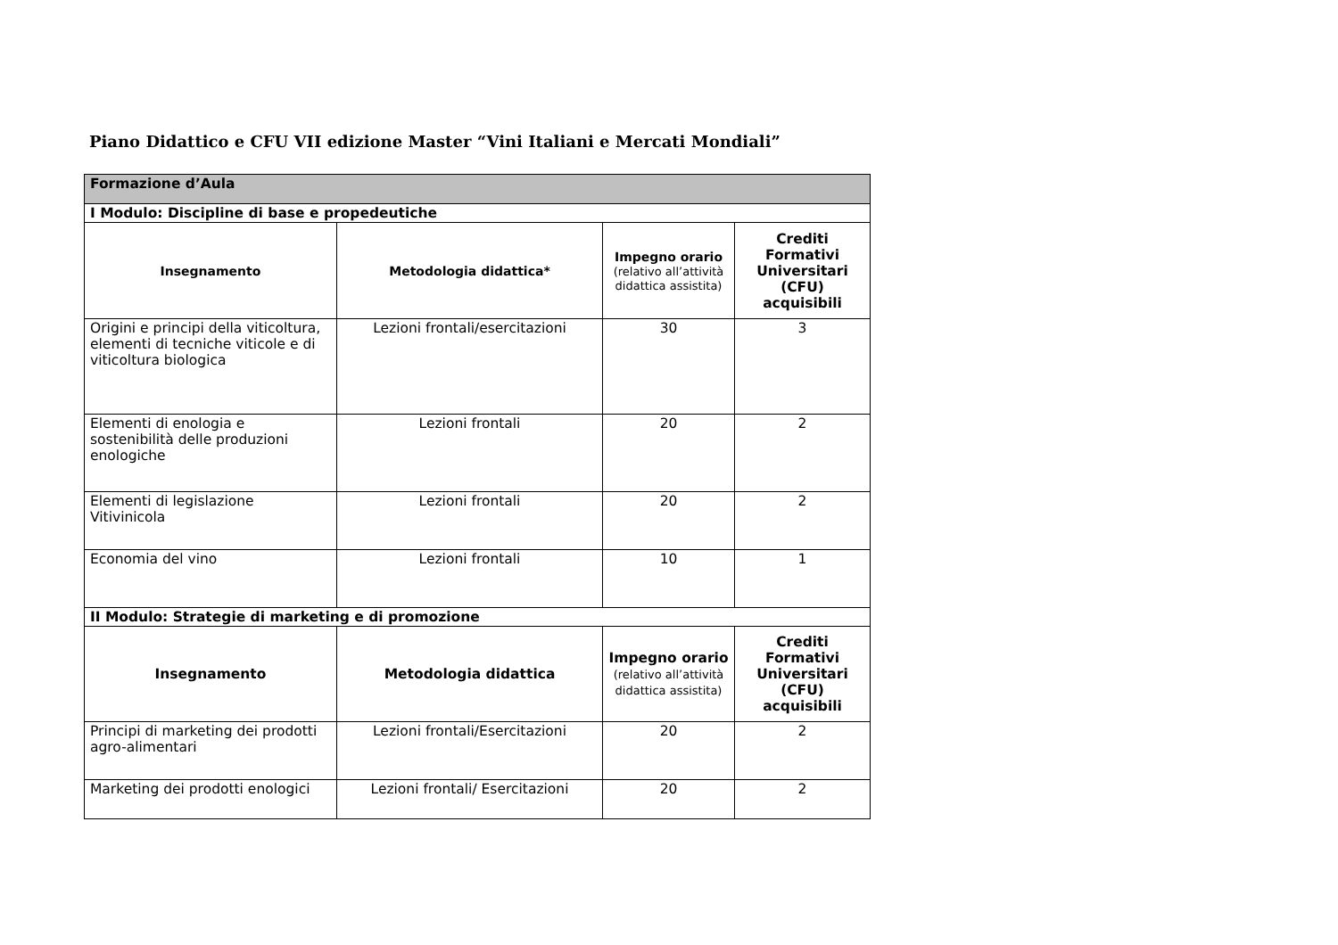Piano Didattico e CFU VII edizione Master “Vini Italiani e Mercati Mondiali”
| Formazione d’Aula | | | |
| --- | --- | --- | --- |
| I Modulo: Discipline di base e propedeutiche | | | |
| Insegnamento | Metodologia didattica* | Impegno orario (relativo all’attività didattica assistita) | Crediti Formativi Universitari (CFU) acquisibili |
| Origini e principi della viticoltura, elementi di tecniche viticole e di viticoltura biologica | Lezioni frontali/esercitazioni | 30 | 3 |
| Elementi di enologia e sostenibilità delle produzioni enologiche | Lezioni frontali | 20 | 2 |
| Elementi di legislazione Vitivinicola | Lezioni frontali | 20 | 2 |
| Economia del vino | Lezioni frontali | 10 | 1 |
| II Modulo: Strategie di marketing e di promozione | | | |
| Insegnamento | Metodologia didattica | Impegno orario (relativo all’attività didattica assistita) | Crediti Formativi Universitari (CFU) acquisibili |
| Principi di marketing dei prodotti agro-alimentari | Lezioni frontali/Esercitazioni | 20 | 2 |
| Marketing dei prodotti enologici | Lezioni frontali/ Esercitazioni | 20 | 2 |